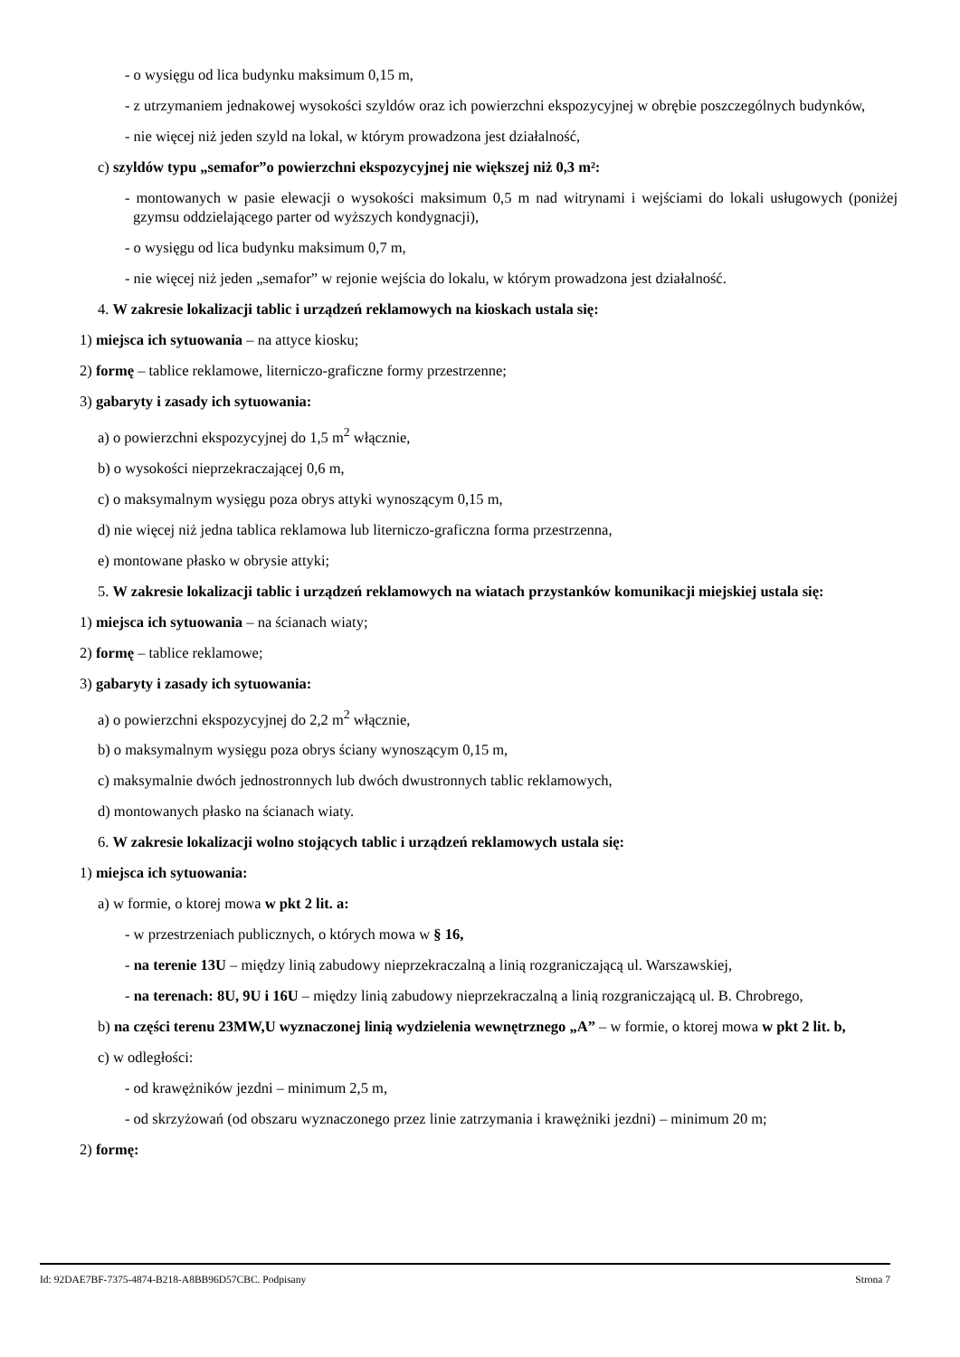- o wysięgu od lica budynku maksimum 0,15 m,
- z utrzymaniem jednakowej wysokości szyldów oraz ich powierzchni ekspozycyjnej w obrębie poszczególnych budynków,
- nie więcej niż jeden szyld na lokal, w którym prowadzona jest działalność,
c) szyldów typu „semafor”o powierzchni ekspozycyjnej nie większej niż 0,3 m²:
- montowanych w pasie elewacji o wysokości maksimum 0,5 m nad witrynami i wejściami do lokali usługowych (poniżej gzymsu oddzielającego parter od wyższych kondygnacji),
- o wysięgu od lica budynku maksimum 0,7 m,
- nie więcej niż jeden „semafor” w rejonie wejścia do lokalu, w którym prowadzona jest działalność.
4. W zakresie lokalizacji tablic i urządzeń reklamowych na kioskach ustala się:
1) miejsca ich sytuowania – na attyce kiosku;
2) formę – tablice reklamowe, literniczo-graficzne formy przestrzenne;
3) gabaryty i zasady ich sytuowania:
a) o powierzchni ekspozycyjnej do 1,5 m<sup>2</sup> włącznie,
b) o wysokości nieprzekraczającej 0,6 m,
c) o maksymalnym wysięgu poza obrys attyki wynoszącym 0,15 m,
d) nie więcej niż jedna tablica reklamowa lub literniczo-graficzna forma przestrzenna,
e) montowane płasko w obrysie attyki;
5. W zakresie lokalizacji tablic i urządzeń reklamowych na wiatach przystanków komunikacji miejskiej ustala się:
1) miejsca ich sytuowania – na ścianach wiaty;
2) formę – tablice reklamowe;
3) gabaryty i zasady ich sytuowania:
a) o powierzchni ekspozycyjnej do 2,2 m<sup>2</sup> włącznie,
b) o maksymalnym wysięgu poza obrys ściany wynoszącym 0,15 m,
c) maksymalnie dwóch jednostronnych lub dwóch dwustronnych tablic reklamowych,
d) montowanych płasko na ścianach wiaty.
6. W zakresie lokalizacji wolno stojących tablic i urządzeń reklamowych ustala się:
1) miejsca ich sytuowania:
a) w formie, o ktorej mowa w pkt 2 lit. a:
- w przestrzeniach publicznych, o których mowa w § 16,
- na terenie 13U – między linią zabudowy nieprzekraczalną a linią rozgraniczającą ul. Warszawskiej,
- na terenach: 8U, 9U i 16U – między linią zabudowy nieprzekraczalną a linią rozgraniczającą ul. B. Chrobrego,
b) na części terenu 23MW,U wyznaczonej linią wydzielenia wewnętrznego „A” – w formie, o ktorej mowa w pkt 2 lit. b,
c) w odległości:
- od krawężników jezdni – minimum 2,5 m,
- od skrzyżowań (od obszaru wyznaczonego przez linie zatrzymania i krawężniki jezdni) – minimum 20 m;
2) formę:
Id: 92DAE7BF-7375-4874-B218-A8BB96D57CBC. Podpisany Strona 7